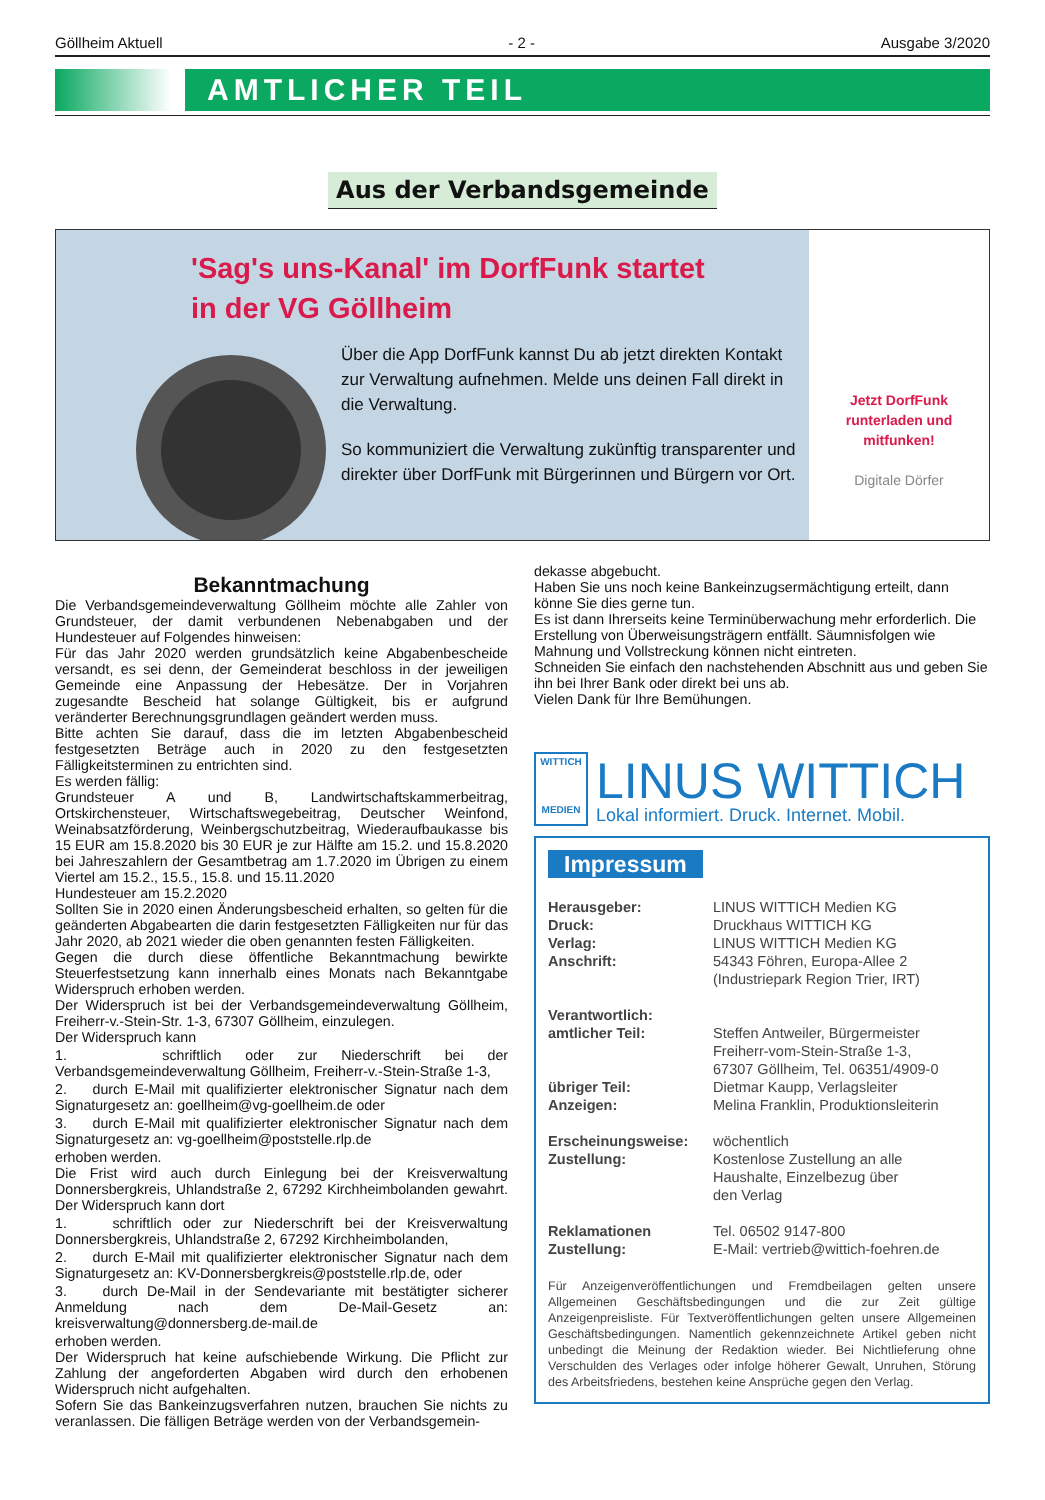Göllheim Aktuell - 2 - Ausgabe 3/2020
AMTLICHER TEIL
Aus der Verbandsgemeinde
'Sag's uns-Kanal' im DorfFunk startet
in der VG Göllheim
Über die App DorfFunk kannst Du ab jetzt direkten Kontakt zur Verwaltung aufnehmen. Melde uns deinen Fall direkt in die Verwaltung.
So kommuniziert die Verwaltung zukünftig transparenter und direkter über DorfFunk mit Bürgerinnen und Bürgern vor Ort.
Jetzt DorfFunk
runterladen und
mitfunken!
Digitale Dörfer
Bekanntmachung
Die Verbandsgemeindeverwaltung Göllheim möchte alle Zahler von Grundsteuer, der damit verbundenen Nebenabgaben und der Hundesteuer auf Folgendes hinweisen:
Für das Jahr 2020 werden grundsätzlich keine Abgabenbescheide versandt, es sei denn, der Gemeinderat beschloss in der jeweiligen Gemeinde eine Anpassung der Hebesätze. Der in Vorjahren zugesandte Bescheid hat solange Gültigkeit, bis er aufgrund veränderter Berechnungsgrundlagen geändert werden muss.
Bitte achten Sie darauf, dass die im letzten Abgabenbescheid festgesetzten Beträge auch in 2020 zu den festgesetzten Fälligkeitsterminen zu entrichten sind.
Es werden fällig:
Grundsteuer A und B, Landwirtschaftskammerbeitrag, Ortskirchensteuer, Wirtschaftswegebeitrag, Deutscher Weinfond, Weinabsatzförderung, Weinbergschutzbeitrag, Wiederaufbaukasse bis 15 EUR am 15.8.2020 bis 30 EUR je zur Hälfte am 15.2. und 15.8.2020 bei Jahreszahlern der Gesamtbetrag am 1.7.2020 im Übrigen zu einem Viertel am 15.2., 15.5., 15.8. und 15.11.2020
Hundesteuer am 15.2.2020
Sollten Sie in 2020 einen Änderungsbescheid erhalten, so gelten für die geänderten Abgabearten die darin festgesetzten Fälligkeiten nur für das Jahr 2020, ab 2021 wieder die oben genannten festen Fälligkeiten.
Gegen die durch diese öffentliche Bekanntmachung bewirkte Steuerfestsetzung kann innerhalb eines Monats nach Bekanntgabe Widerspruch erhoben werden.
Der Widerspruch ist bei der Verbandsgemeindeverwaltung Göllheim, Freiherr-v.-Stein-Str. 1-3, 67307 Göllheim, einzulegen.
Der Widerspruch kann
1. schriftlich oder zur Niederschrift bei der Verbandsgemeindeverwaltung Göllheim, Freiherr-v.-Stein-Straße 1-3,
2. durch E-Mail mit qualifizierter elektronischer Signatur nach dem Signaturgesetz an: goellheim@vg-goellheim.de oder
3. durch E-Mail mit qualifizierter elektronischer Signatur nach dem Signaturgesetz an: vg-goellheim@poststelle.rlp.de
erhoben werden.
Die Frist wird auch durch Einlegung bei der Kreisverwaltung Donnersbergkreis, Uhlandstraße 2, 67292 Kirchheimbolanden gewahrt. Der Widerspruch kann dort
1. schriftlich oder zur Niederschrift bei der Kreisverwaltung Donnersbergkreis, Uhlandstraße 2, 67292 Kirchheimbolanden,
2. durch E-Mail mit qualifizierter elektronischer Signatur nach dem Signaturgesetz an: KV-Donnersbergkreis@poststelle.rlp.de, oder
3. durch De-Mail in der Sendevariante mit bestätigter sicherer Anmeldung nach dem De-Mail-Gesetz an: kreisverwaltung@donnersberg.de-mail.de
erhoben werden.
Der Widerspruch hat keine aufschiebende Wirkung. Die Pflicht zur Zahlung der angeforderten Abgaben wird durch den erhobenen Widerspruch nicht aufgehalten.
Sofern Sie das Bankeinzugsverfahren nutzen, brauchen Sie nichts zu veranlassen. Die fälligen Beträge werden von der Verbandsgemein-
dekasse abgebucht.
Haben Sie uns noch keine Bankeinzugsermächtigung erteilt, dann könne Sie dies gerne tun.
Es ist dann Ihrerseits keine Terminüberwachung mehr erforderlich. Die Erstellung von Überweisungsträgern entfällt. Säumnisfolgen wie Mahnung und Vollstreckung können nicht eintreten.
Schneiden Sie einfach den nachstehenden Abschnitt aus und geben Sie ihn bei Ihrer Bank oder direkt bei uns ab.
Vielen Dank für Ihre Bemühungen.
WITTICH
MEDIEN
LINUS WITTICH
Lokal informiert. Druck. Internet. Mobil.
Impressum
| Herausgeber: | LINUS WITTICH Medien KG |
| Druck: | Druckhaus WITTICH KG |
| Verlag: | LINUS WITTICH Medien KG |
| Anschrift: | 54343 Föhren, Europa-Allee 2 (Industriepark Region Trier, IRT) |
| Verantwortlich: | |
| amtlicher Teil: | Steffen Antweiler, Bürgermeister Freiherr-vom-Stein-Straße 1-3, 67307 Göllheim, Tel. 06351/4909-0 |
| übriger Teil: | Dietmar Kaupp, Verlagsleiter |
| Anzeigen: | Melina Franklin, Produktionsleiterin |
| Erscheinungsweise: | wöchentlich |
| Zustellung: | Kostenlose Zustellung an alle Haushalte, Einzelbezug über den Verlag |
| Reklamationen | Tel. 06502 9147-800 |
| Zustellung: | E-Mail: vertrieb@wittich-foehren.de |
Für Anzeigenveröffentlichungen und Fremdbeilagen gelten unsere Allgemeinen Geschäftsbedingungen und die zur Zeit gültige Anzeigenpreisliste. Für Textveröffentlichungen gelten unsere Allgemeinen Geschäftsbedingungen. Namentlich gekennzeichnete Artikel geben nicht unbedingt die Meinung der Redaktion wieder. Bei Nichtlieferung ohne Verschulden des Verlages oder infolge höherer Gewalt, Unruhen, Störung des Arbeitsfriedens, bestehen keine Ansprüche gegen den Verlag.